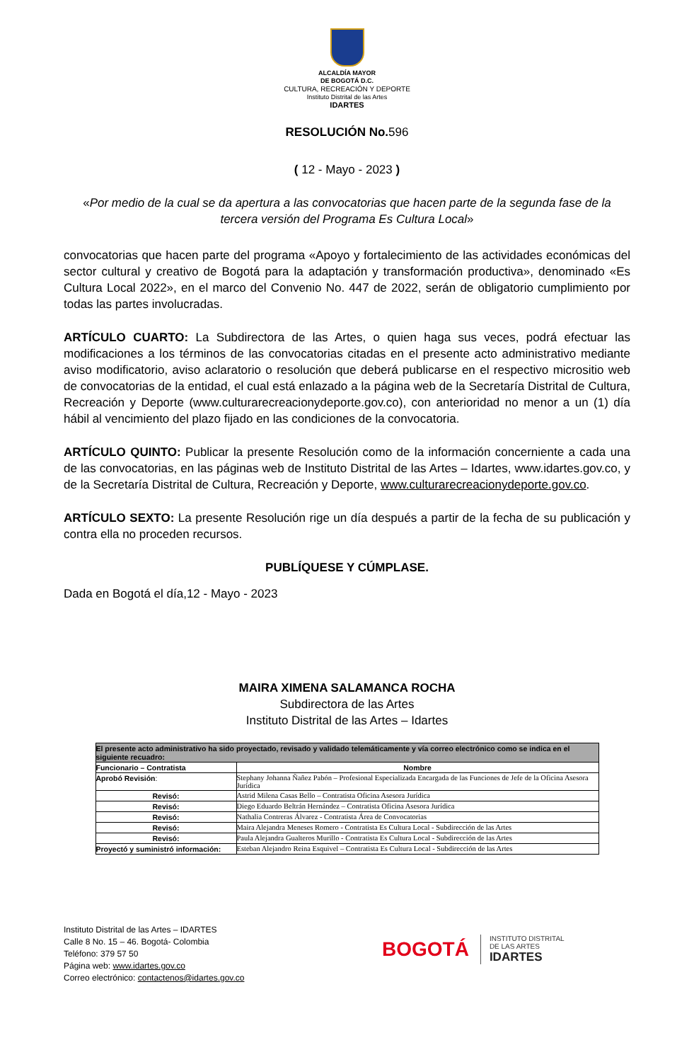ALCALDÍA MAYOR
DE BOGOTÁ D.C.
CULTURA, RECREACIÓN Y DEPORTE
Instituto Distrital de las Artes
IDARTES
RESOLUCIÓN No. 596
( 12 - Mayo - 2023 )
«Por medio de la cual se da apertura a las convocatorias que hacen parte de la segunda fase de la tercera versión del Programa Es Cultura Local»
convocatorias que hacen parte del programa «Apoyo y fortalecimiento de las actividades económicas del sector cultural y creativo de Bogotá para la adaptación y transformación productiva», denominado «Es Cultura Local 2022», en el marco del Convenio No. 447 de 2022, serán de obligatorio cumplimiento por todas las partes involucradas.
ARTÍCULO CUARTO: La Subdirectora de las Artes, o quien haga sus veces, podrá efectuar las modificaciones a los términos de las convocatorias citadas en el presente acto administrativo mediante aviso modificatorio, aviso aclaratorio o resolución que deberá publicarse en el respectivo micrositio web de convocatorias de la entidad, el cual está enlazado a la página web de la Secretaría Distrital de Cultura, Recreación y Deporte (www.culturarecreacionydeporte.gov.co), con anterioridad no menor a un (1) día hábil al vencimiento del plazo fijado en las condiciones de la convocatoria.
ARTÍCULO QUINTO: Publicar la presente Resolución como de la información concerniente a cada una de las convocatorias, en las páginas web de Instituto Distrital de las Artes – Idartes, www.idartes.gov.co, y de la Secretaría Distrital de Cultura, Recreación y Deporte, www.culturarecreacionydeporte.gov.co.
ARTÍCULO SEXTO: La presente Resolución rige un día después a partir de la fecha de su publicación y contra ella no proceden recursos.
PUBLÍQUESE Y CÚMPLASE.
Dada en Bogotá el día,12 - Mayo - 2023
MAIRA XIMENA SALAMANCA ROCHA
Subdirectora de las Artes
Instituto Distrital de las Artes – Idartes
| El presente acto administrativo ha sido proyectado, revisado y validado telemáticamente y vía correo electrónico como se indica en el siguiente recuadro: | |
| --- | --- |
| Funcionario – Contratista | Nombre |
| Aprobó Revisión : | Stephany Johanna Ñañez Pabón – Profesional Especializada Encargada de las Funciones de Jefe de la Oficina Asesora Jurídica |
| Revisó: | Astrid Milena Casas Bello – Contratista Oficina Asesora Jurídica |
| Revisó: | Diego Eduardo Beltrán Hernández – Contratista Oficina Asesora Jurídica |
| Revisó: | Nathalia Contreras Álvarez - Contratista Área de Convocatorias |
| Revisó: | Maira Alejandra Meneses Romero - Contratista Es Cultura Local - Subdirección de las Artes |
| Revisó: | Paula Alejandra Gualteros Murillo - Contratista Es Cultura Local - Subdirección de las Artes |
| Proyectó y suministró información: | Esteban Alejandro Reina Esquivel – Contratista Es Cultura Local - Subdirección de las Artes |
Instituto Distrital de las Artes – IDARTES
Calle 8 No. 15 – 46. Bogotá- Colombia
Teléfono: 379 57 50
Página web: www.idartes.gov.co
Correo electrónico: contactenos@idartes.gov.co
BOGOTÁ
INSTITUTO DISTRITAL
DE LAS ARTES
IDARTES